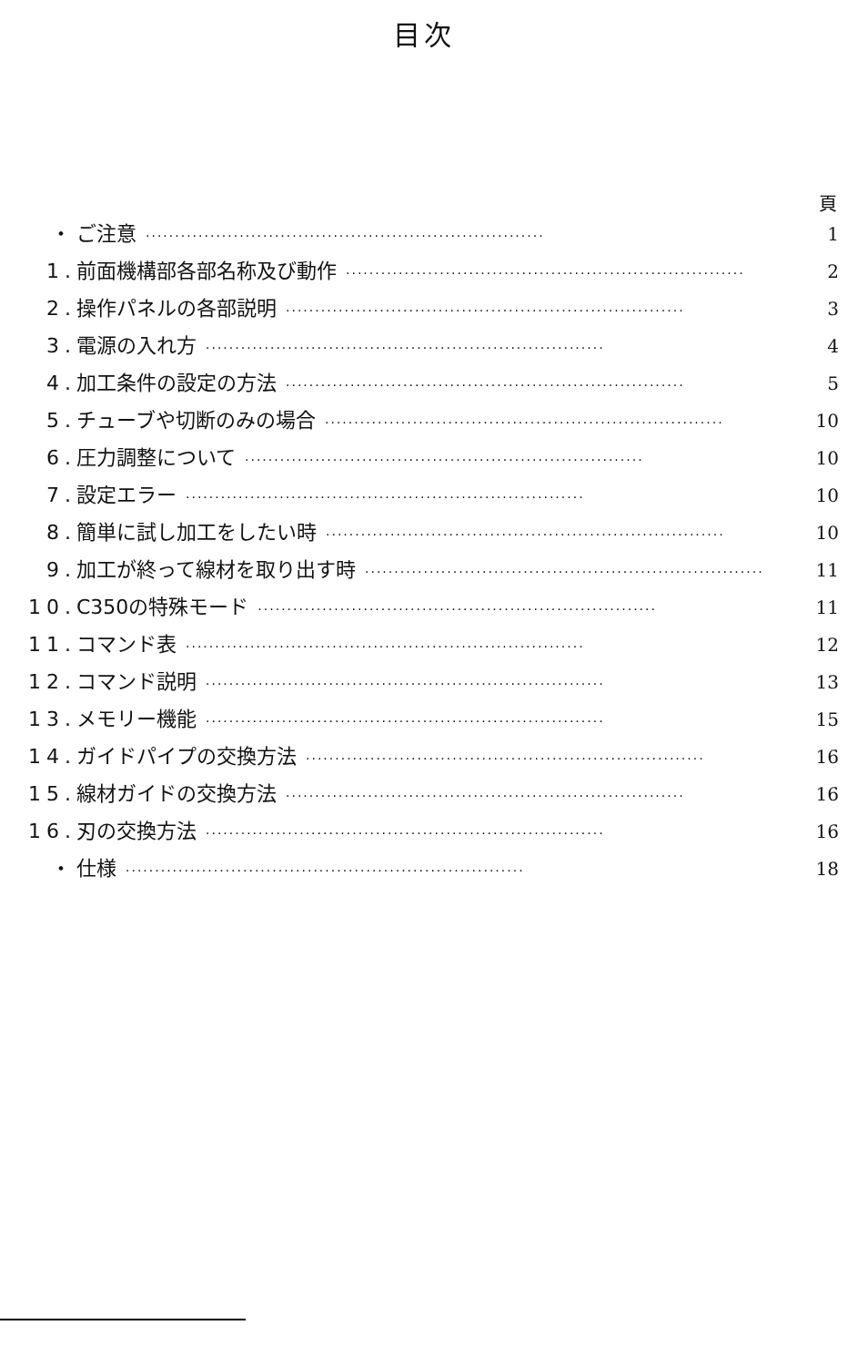目次
頁
・ ご注意 ···································································· 1
1. 前面機構部各部名称及び動作 ···································································· 2
2. 操作パネルの各部説明 ···································································· 3
3. 電源の入れ方 ···································································· 4
4. 加工条件の設定の方法 ···································································· 5
5. チューブや切断のみの場合 ···································································· 10
6. 圧力調整について ···································································· 10
7. 設定エラー ···································································· 10
8. 簡単に試し加工をしたい時 ···································································· 10
9. 加工が終って線材を取り出す時 ···································································· 11
10. C350の特殊モード ···································································· 11
11. コマンド表 ···································································· 12
12. コマンド説明 ···································································· 13
13. メモリー機能 ···································································· 15
14. ガイドパイプの交換方法 ···································································· 16
15. 線材ガイドの交換方法 ···································································· 16
16. 刃の交換方法 ···································································· 16
・ 仕様 ···································································· 18